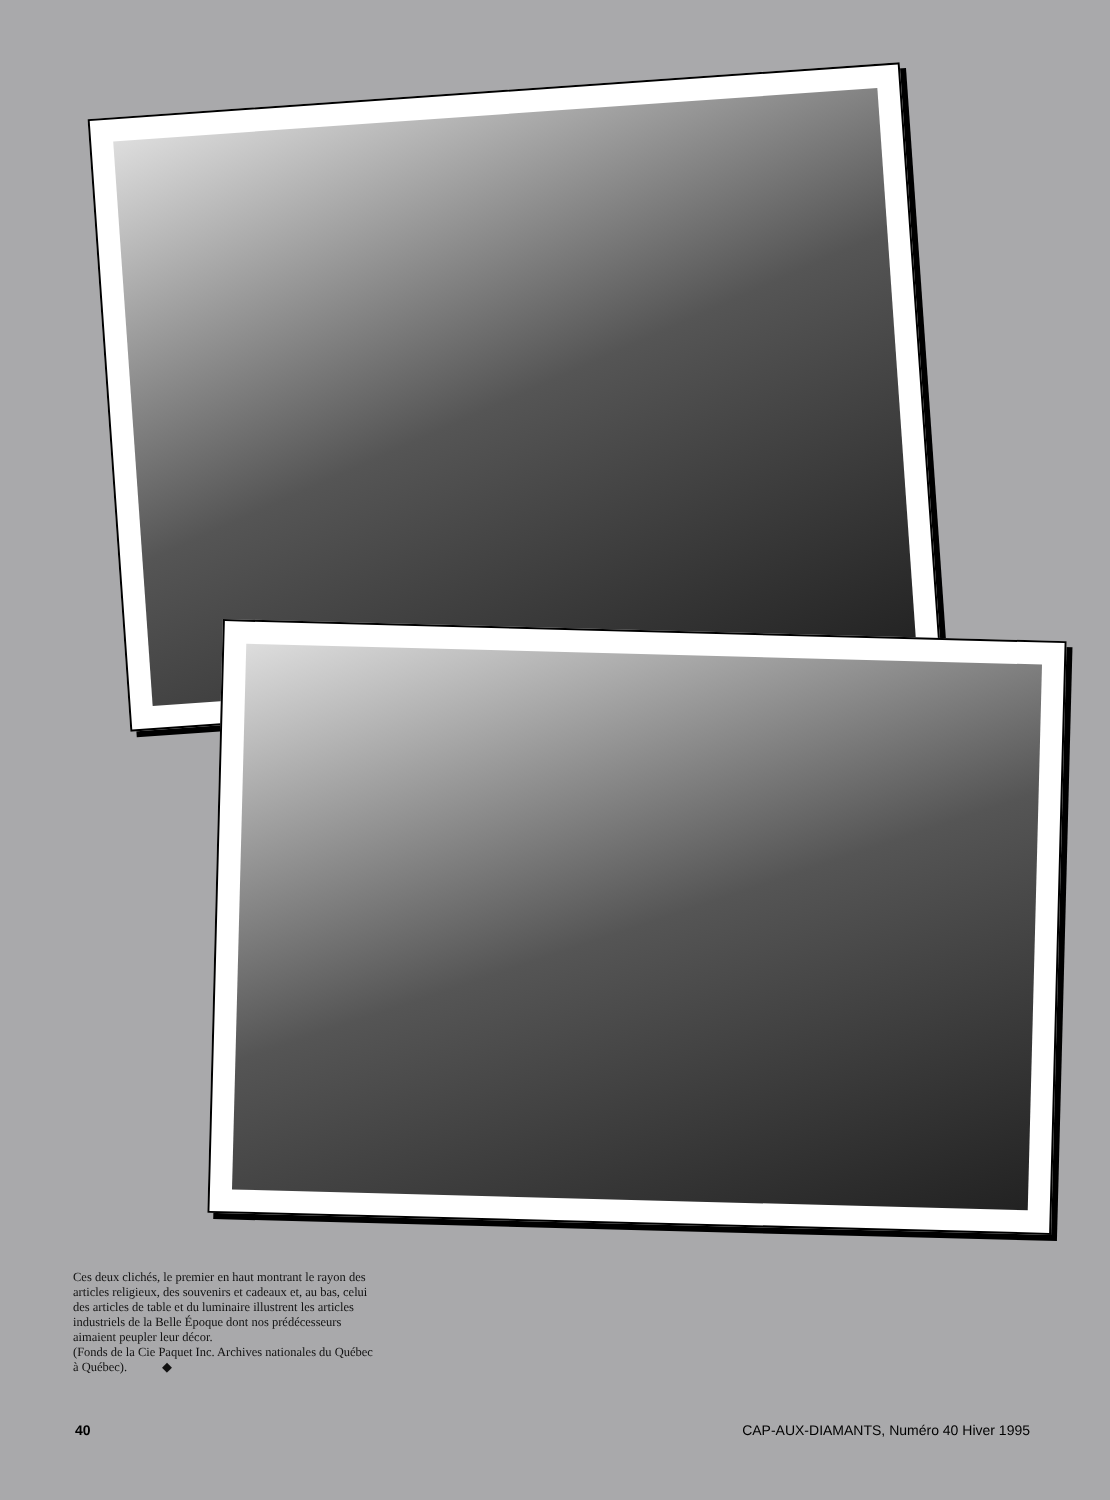Ces deux clichés, le premier en haut montrant le rayon des articles religieux, des souvenirs et cadeaux et, au bas, celui des articles de table et du luminaire illustrent les articles industriels de la Belle Époque dont nos prédécesseurs aimaient peupler leur décor.
(Fonds de la Cie Paquet Inc. Archives nationales du Québec à Québec). ◆
40 CAP-AUX-DIAMANTS, Numéro 40 Hiver 1995